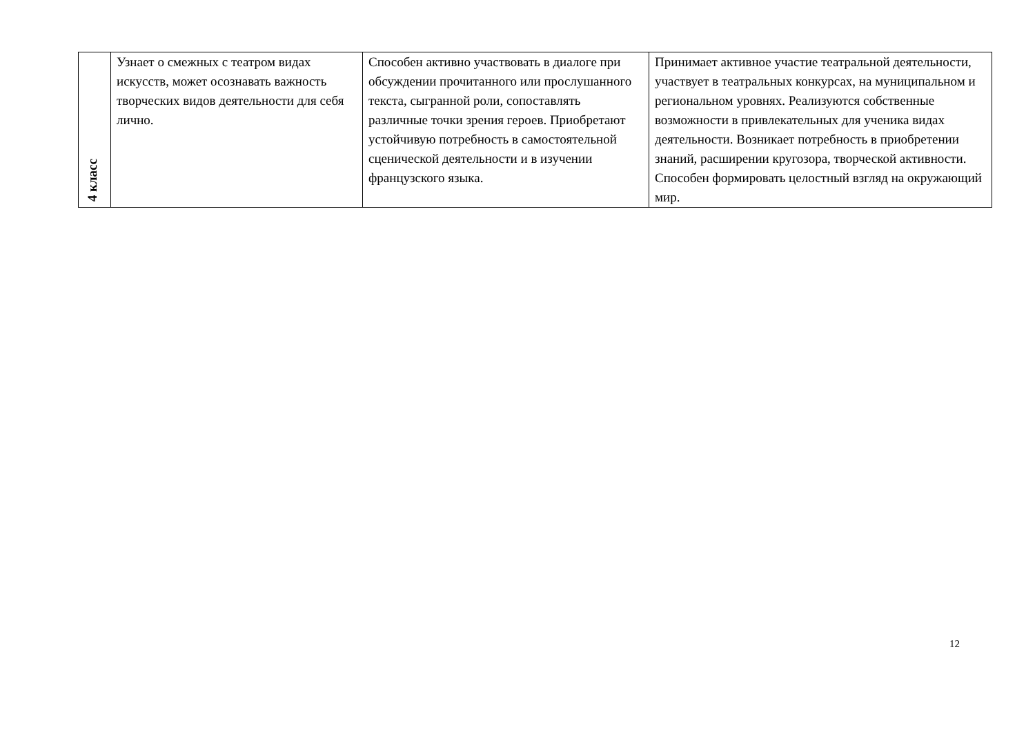| 4 класс | Узнает о смежных с театром видах искусств, может осознавать важность творческих видов деятельности для себя лично. | Способен активно участвовать в диалоге при обсуждении прочитанного или прослушанного текста, сыгранной роли, сопоставлять различные точки зрения героев. Приобретают устойчивую потребность в самостоятельной сценической деятельности и в изучении французского языка. | Принимает активное участие театральной деятельности, участвует в театральных конкурсах, на муниципальном и региональном уровнях. Реализуются собственные возможности в привлекательных для ученика видах деятельности. Возникает потребность в приобретении знаний, расширении кругозора, творческой активности. Способен формировать целостный взгляд на окружающий мир. |
12